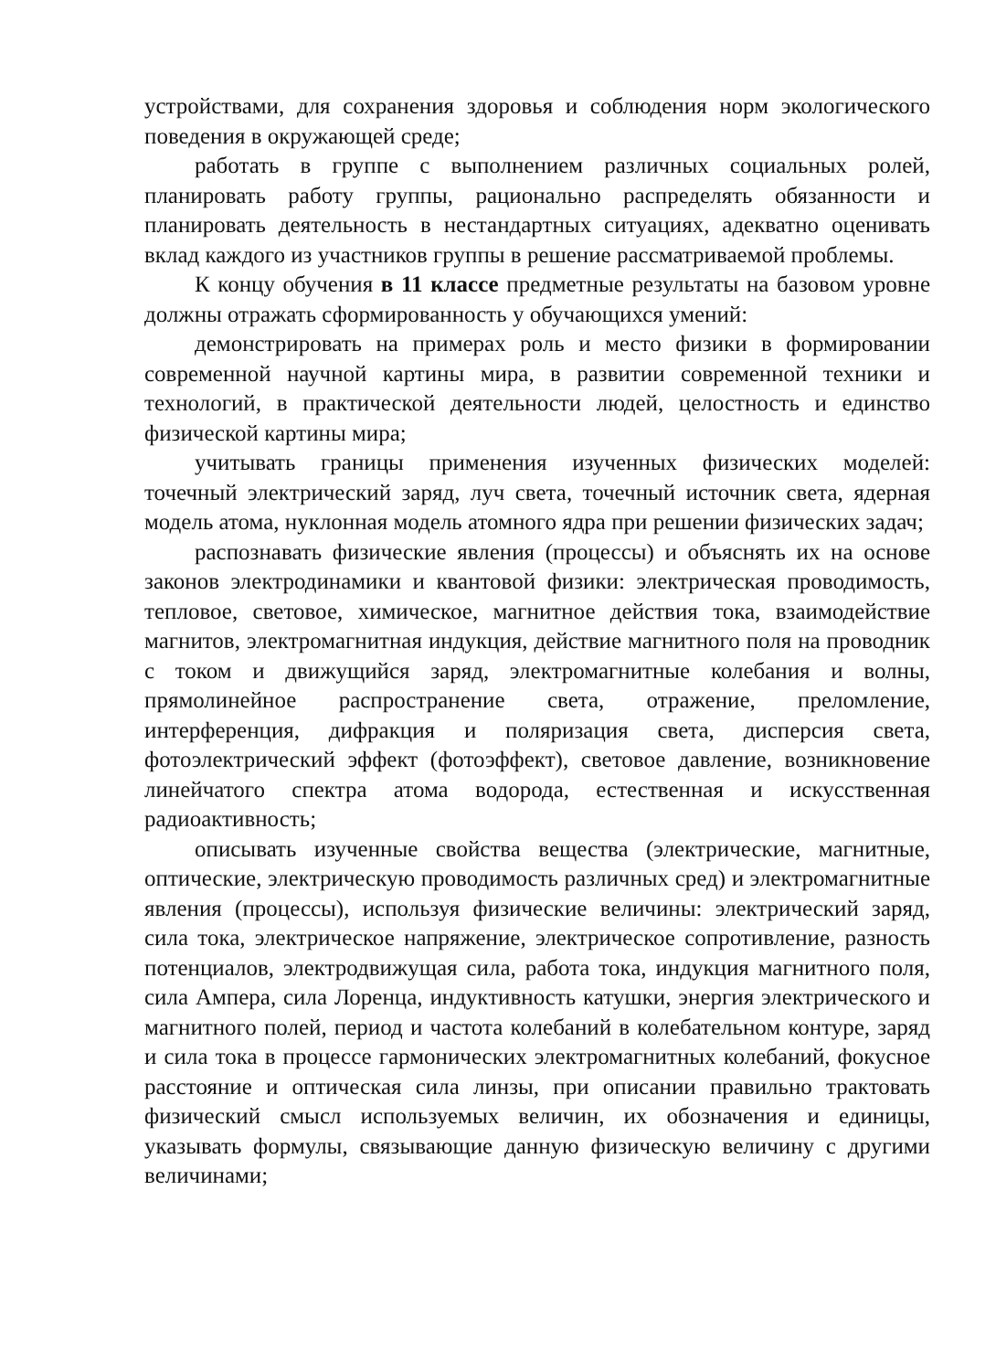устройствами, для сохранения здоровья и соблюдения норм экологического поведения в окружающей среде;
работать в группе с выполнением различных социальных ролей, планировать работу группы, рационально распределять обязанности и планировать деятельность в нестандартных ситуациях, адекватно оценивать вклад каждого из участников группы в решение рассматриваемой проблемы.
К концу обучения в 11 классе предметные результаты на базовом уровне должны отражать сформированность у обучающихся умений:
демонстрировать на примерах роль и место физики в формировании современной научной картины мира, в развитии современной техники и технологий, в практической деятельности людей, целостность и единство физической картины мира;
учитывать границы применения изученных физических моделей: точечный электрический заряд, луч света, точечный источник света, ядерная модель атома, нуклонная модель атомного ядра при решении физических задач;
распознавать физические явления (процессы) и объяснять их на основе законов электродинамики и квантовой физики: электрическая проводимость, тепловое, световое, химическое, магнитное действия тока, взаимодействие магнитов, электромагнитная индукция, действие магнитного поля на проводник с током и движущийся заряд, электромагнитные колебания и волны, прямолинейное распространение света, отражение, преломление, интерференция, дифракция и поляризация света, дисперсия света, фотоэлектрический эффект (фотоэффект), световое давление, возникновение линейчатого спектра атома водорода, естественная и искусственная радиоактивность;
описывать изученные свойства вещества (электрические, магнитные, оптические, электрическую проводимость различных сред) и электромагнитные явления (процессы), используя физические величины: электрический заряд, сила тока, электрическое напряжение, электрическое сопротивление, разность потенциалов, электродвижущая сила, работа тока, индукция магнитного поля, сила Ампера, сила Лоренца, индуктивность катушки, энергия электрического и магнитного полей, период и частота колебаний в колебательном контуре, заряд и сила тока в процессе гармонических электромагнитных колебаний, фокусное расстояние и оптическая сила линзы, при описании правильно трактовать физический смысл используемых величин, их обозначения и единицы, указывать формулы, связывающие данную физическую величину с другими величинами;